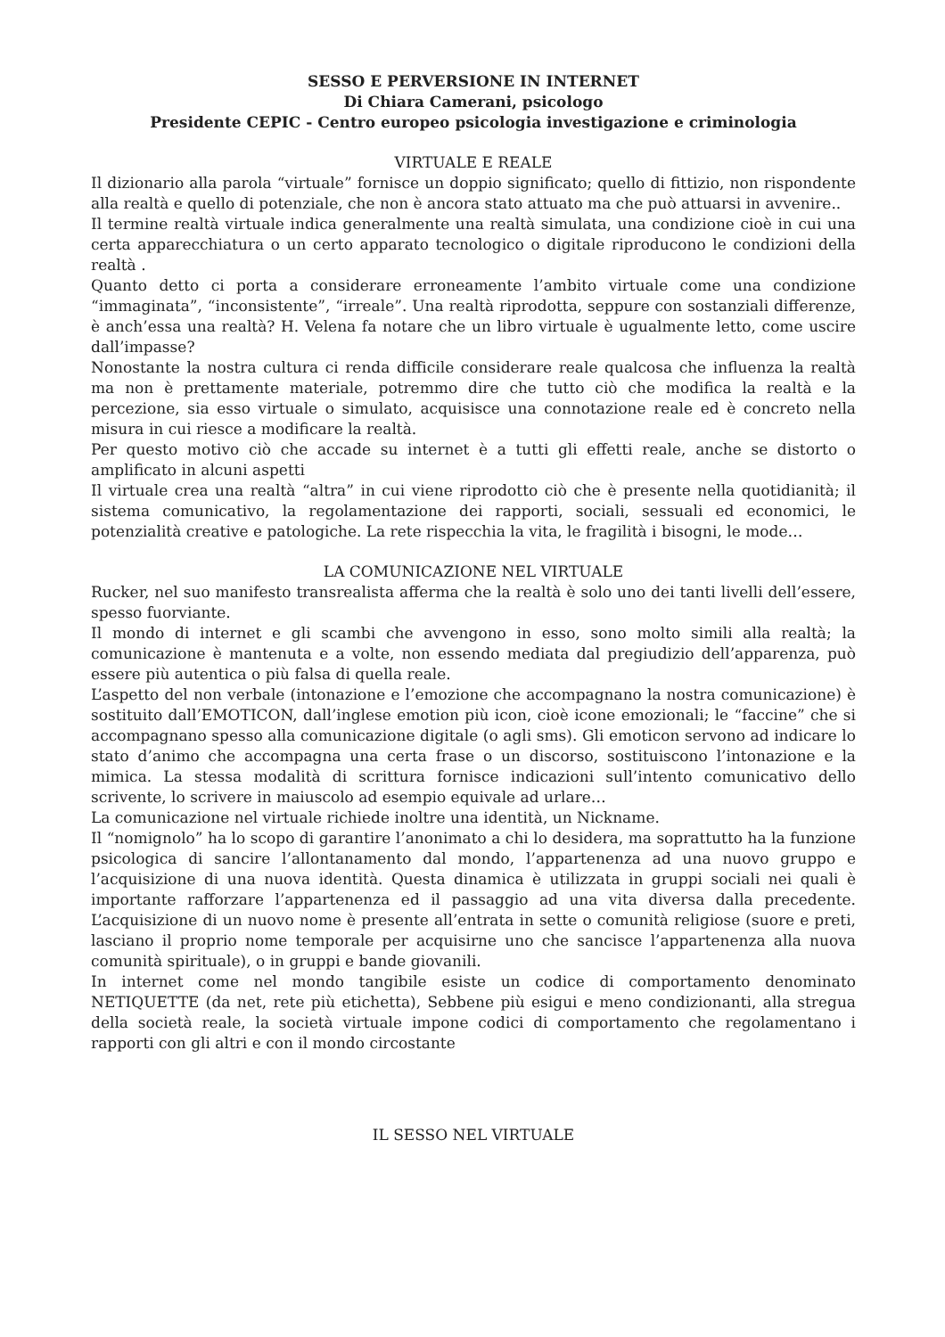SESSO E PERVERSIONE IN INTERNET
Di Chiara Camerani, psicologo
Presidente CEPIC - Centro europeo psicologia investigazione e criminologia
VIRTUALE E REALE
Il dizionario alla parola “virtuale” fornisce un doppio significato; quello di fittizio, non rispondente alla realtà e quello di potenziale, che non è ancora stato attuato ma che può attuarsi in avvenire..
Il termine realtà virtuale indica generalmente una realtà simulata, una condizione cioè in cui una certa apparecchiatura o un certo apparato tecnologico o digitale riproducono le condizioni della realtà .
Quanto detto ci porta a considerare erroneamente l’ambito virtuale come una condizione “immaginata”, “inconsistente”, “irreale”. Una realtà riprodotta, seppure con sostanziali differenze, è anch’essa una realtà? H. Velena fa notare che un libro virtuale è ugualmente letto, come uscire dall’impasse?
Nonostante la nostra cultura ci renda difficile considerare reale qualcosa che influenza la realtà ma non è prettamente materiale, potremmo dire che tutto ciò che modifica la realtà e la percezione, sia esso virtuale o simulato, acquisisce una connotazione reale ed è concreto nella misura in cui riesce a modificare la realtà.
Per questo motivo ciò che accade su internet è a tutti gli effetti reale, anche se distorto o amplificato in alcuni aspetti
Il virtuale crea una realtà “altra” in cui viene riprodotto ciò che è presente nella quotidianità; il sistema comunicativo, la regolamentazione dei rapporti, sociali, sessuali ed economici, le potenzialità creative e patologiche. La rete rispecchia la vita, le fragilità i bisogni, le mode…
LA COMUNICAZIONE NEL VIRTUALE
Rucker, nel suo manifesto transrealista afferma che la realtà è solo uno dei tanti livelli dell’essere, spesso fuorviante.
Il mondo di internet e gli scambi che avvengono in esso, sono molto simili alla realtà; la comunicazione è mantenuta e a volte, non essendo mediata dal pregiudizio dell’apparenza, può essere più autentica o più falsa di quella reale.
L’aspetto del non verbale (intonazione e l’emozione che accompagnano la nostra comunicazione) è sostituito dall’EMOTICON, dall’inglese emotion più icon, cioè icone emozionali; le “faccine” che si accompagnano spesso alla comunicazione digitale (o agli sms). Gli emoticon servono ad indicare lo stato d’animo che accompagna una certa frase o un discorso, sostituiscono l’intonazione e la mimica. La stessa modalità di scrittura fornisce indicazioni sull’intento comunicativo dello scrivente, lo scrivere in maiuscolo ad esempio equivale ad urlare…
La comunicazione nel virtuale richiede inoltre una identità, un Nickname.
Il “nomignolo” ha lo scopo di garantire l’anonimato a chi lo desidera, ma soprattutto ha la funzione psicologica di sancire l’allontanamento dal mondo, l’appartenenza ad una nuovo gruppo e l’acquisizione di una nuova identità. Questa dinamica è utilizzata in gruppi sociali nei quali è importante rafforzare l’appartenenza ed il passaggio ad una vita diversa dalla precedente. L’acquisizione di un nuovo nome è presente all’entrata in sette o comunità religiose (suore e preti, lasciano il proprio nome temporale per acquisirne uno che sancisce l’appartenenza alla nuova comunità spirituale), o in gruppi e bande giovanili.
In internet come nel mondo tangibile esiste un codice di comportamento denominato NETIQUETTE (da net, rete più etichetta), Sebbene più esigui e meno condizionanti, alla stregua della società reale, la società virtuale impone codici di comportamento che regolamentano i rapporti con gli altri e con il mondo circostante
IL SESSO NEL VIRTUALE